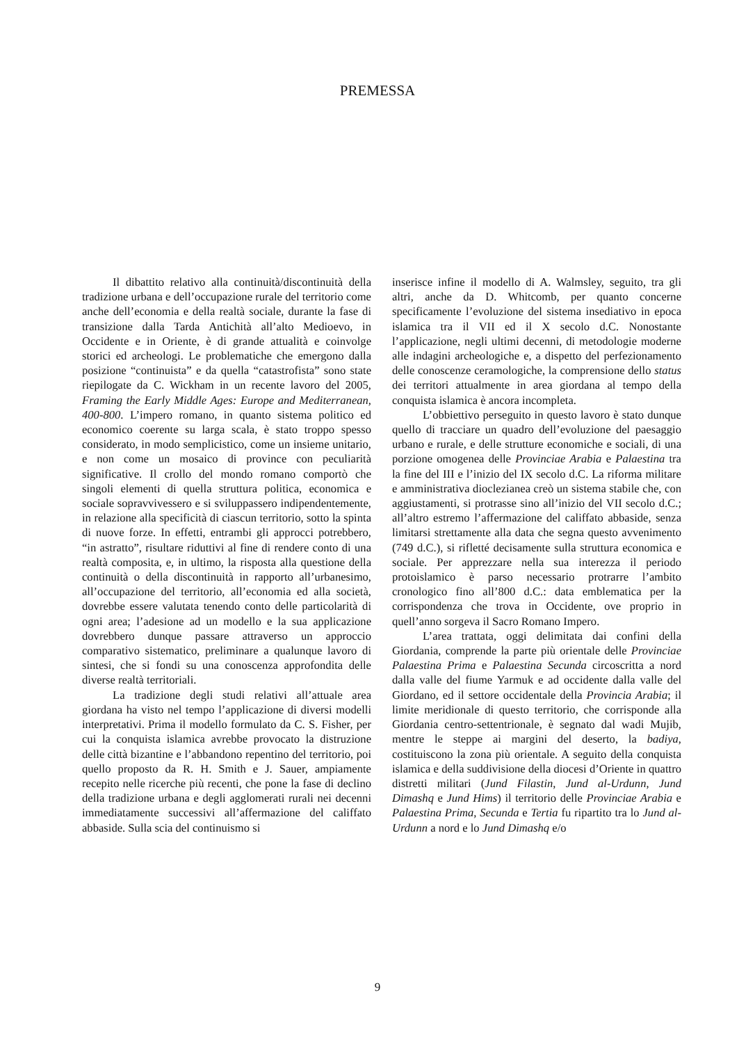PREMESSA
Il dibattito relativo alla continuità/discontinuità della tradizione urbana e dell’occupazione rurale del territorio come anche dell’economia e della realtà sociale, durante la fase di transizione dalla Tarda Antichità all’alto Medioevo, in Occidente e in Oriente, è di grande attualità e coinvolge storici ed archeologi. Le problematiche che emergono dalla posizione “continuista” e da quella “catastrofista” sono state riepilogate da C. Wickham in un recente lavoro del 2005, Framing the Early Middle Ages: Europe and Mediterranean, 400-800. L’impero romano, in quanto sistema politico ed economico coerente su larga scala, è stato troppo spesso considerato, in modo semplicistico, come un insieme unitario, e non come un mosaico di province con peculiarità significative. Il crollo del mondo romano comportò che singoli elementi di quella struttura politica, economica e sociale sopravvivessero e si sviluppassero indipendentemente, in relazione alla specificità di ciascun territorio, sotto la spinta di nuove forze. In effetti, entrambi gli approcci potrebbero, “in astratto”, risultare riduttivi al fine di rendere conto di una realtà composita, e, in ultimo, la risposta alla questione della continuità o della discontinuità in rapporto all’urbanesimo, all’occupazione del territorio, all’economia ed alla società, dovrebbe essere valutata tenendo conto delle particolarità di ogni area; l’adesione ad un modello e la sua applicazione dovrebbero dunque passare attraverso un approccio comparativo sistematico, preliminare a qualunque lavoro di sintesi, che si fondi su una conoscenza approfondita delle diverse realtà territoriali.
La tradizione degli studi relativi all’attuale area giordana ha visto nel tempo l’applicazione di diversi modelli interpretativi. Prima il modello formulato da C. S. Fisher, per cui la conquista islamica avrebbe provocato la distruzione delle città bizantine e l’abbandono repentino del territorio, poi quello proposto da R. H. Smith e J. Sauer, ampiamente recepito nelle ricerche più recenti, che pone la fase di declino della tradizione urbana e degli agglomerati rurali nei decenni immediatamente successivi all’affermazione del califfato abbaside. Sulla scia del continuismo si
inserisce infine il modello di A. Walmsley, seguito, tra gli altri, anche da D. Whitcomb, per quanto concerne specificamente l’evoluzione del sistema insediativo in epoca islamica tra il VII ed il X secolo d.C. Nonostante l’applicazione, negli ultimi decenni, di metodologie moderne alle indagini archeologiche e, a dispetto del perfezionamento delle conoscenze ceramologiche, la comprensione dello status dei territori attualmente in area giordana al tempo della conquista islamica è ancora incompleta.
L’obbiettivo perseguito in questo lavoro è stato dunque quello di tracciare un quadro dell’evoluzione del paesaggio urbano e rurale, e delle strutture economiche e sociali, di una porzione omogenea delle Provinciae Arabia e Palaestina tra la fine del III e l’inizio del IX secolo d.C. La riforma militare e amministrativa dioclezianea creò un sistema stabile che, con aggiustamenti, si protrasse sino all’inizio del VII secolo d.C.; all’altro estremo l’affermazione del califfato abbaside, senza limitarsi strettamente alla data che segna questo avvenimento (749 d.C.), si rifletté decisamente sulla struttura economica e sociale. Per apprezzare nella sua interezza il periodo protoislamico è parso necessario protrarre l’ambito cronologico fino all’800 d.C.: data emblematica per la corrispondenza che trova in Occidente, ove proprio in quell’anno sorgeva il Sacro Romano Impero.
L’area trattata, oggi delimitata dai confini della Giordania, comprende la parte più orientale delle Provinciae Palaestina Prima e Palaestina Secunda circoscritta a nord dalla valle del fiume Yarmuk e ad occidente dalla valle del Giordano, ed il settore occidentale della Provincia Arabia; il limite meridionale di questo territorio, che corrisponde alla Giordania centro-settentrionale, è segnato dal wadi Mujib, mentre le steppe ai margini del deserto, la badiya, costituiscono la zona più orientale. A seguito della conquista islamica e della suddivisione della diocesi d’Oriente in quattro distretti militari (Jund Filastin, Jund al-Urdunn, Jund Dimashq e Jund Hims) il territorio delle Provinciae Arabia e Palaestina Prima, Secunda e Tertia fu ripartito tra lo Jund al-Urdunn a nord e lo Jund Dimashq e/o
9